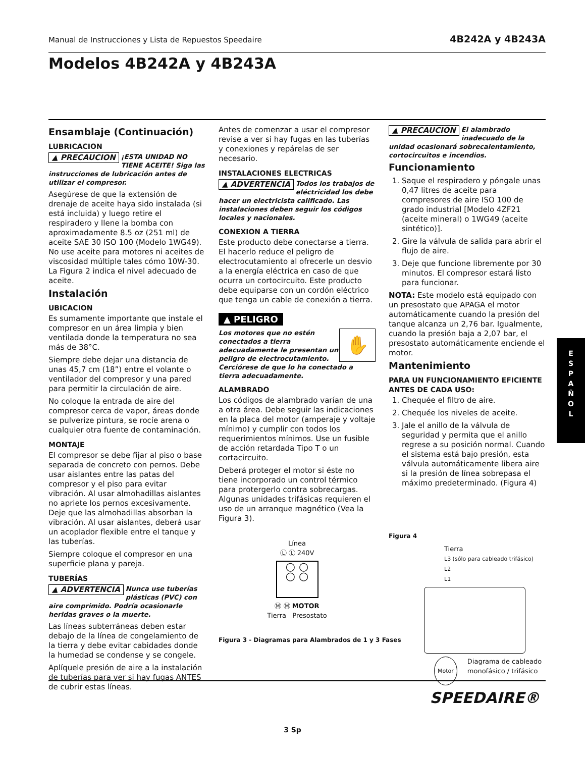Manual de Instrucciones y Lista de Repuestos Speedaire 4B242A y 4B243A
Modelos 4B242A y 4B243A
Ensamblaje (Continuación)
LUBRICACION
▲ PRECAUCION ¡ESTA UNIDAD NO TIENE ACEITE! Siga las instrucciones de lubricación antes de utilizar el compresor.
Asegúrese de que la extensión de drenaje de aceite haya sido instalada (si está incluida) y luego retire el respiradero y llene la bomba con aproximadamente 8.5 oz (251 ml) de aceite SAE 30 ISO 100 (Modelo 1WG49). No use aceite para motores ni aceites de viscosidad múltiple tales cómo 10W-30. La Figura 2 indica el nivel adecuado de aceite.
Instalación
UBICACION
Es sumamente importante que instale el compresor en un área limpia y bien ventilada donde la temperatura no sea más de 38°C.
Siempre debe dejar una distancia de unas 45,7 cm (18”) entre el volante o ventilador del compresor y una pared para permitir la circulación de aire.
No coloque la entrada de aire del compresor cerca de vapor, áreas donde se pulverize pintura, se rocíe arena o cualquier otra fuente de contaminación.
MONTAJE
El compresor se debe fijar al piso o base separada de concreto con pernos. Debe usar aislantes entre las patas del compresor y el piso para evitar vibración. Al usar almohadillas aislantes no apriete los pernos excesivamente. Deje que las almohadillas absorban la vibración. Al usar aislantes, deberá usar un acoplador flexible entre el tanque y las tuberías.
Siempre coloque el compresor en una superficie plana y pareja.
TUBERÍAS
▲ ADVERTENCIA Nunca use tuberías plásticas (PVC) con aire comprimido. Podría ocasionarle heridas graves o la muerte.
Las líneas subterráneas deben estar debajo de la línea de congelamiento de la tierra y debe evitar cabidades donde la humedad se condense y se congele.
Aplíquele presión de aire a la instalación de tuberías para ver si hay fugas ANTES de cubrir estas líneas.
Antes de comenzar a usar el compresor revise a ver si hay fugas en las tuberías y conexiones y repárelas de ser necesario.
INSTALACIONES ELECTRICAS
▲ ADVERTENCIA Todos los trabajos de eléctricidad los debe hacer un electricista calificado. Las instalaciones deben seguir los códigos locales y nacionales.
CONEXION A TIERRA
Este producto debe conectarse a tierra. El hacerlo reduce el peligro de electrocutamiento al ofrecerle un desvio a la energía eléctrica en caso de que ocurra un cortocircuito. Este producto debe equiparse con un cordón eléctrico que tenga un cable de conexión a tierra.
▲ PELIGRO
✋ Los motores que no estén conectados a tierra adecuadamente le presentan un peligro de electrocutamiento. Cerciórese de que lo ha conectado a tierra adecuadamente.
ALAMBRADO
Los códigos de alambrado varían de una a otra área. Debe seguir las indicaciones en la placa del motor (amperaje y voltaje mínimo) y cumplir con todos los requerimientos mínimos. Use un fusible de acción retardada Tipo T o un cortacircuito.
Deberá proteger el motor si éste no tiene incorporado un control térmico para protergerlo contra sobrecargas. Algunas unidades trifásicas requieren el uso de un arranque magnético (Vea la Figura 3).
Línea
Ⓛ Ⓛ 240V
○ ○
○ ○
Ⓜ Ⓜ MOTOR
Tierra Presostato
Figura 3 - Diagramas para Alambrados de 1 y 3 Fases
▲ PRECAUCION El alambrado inadecuado de la unidad ocasionará sobrecalentamiento, cortocircuitos e incendios.
Funcionamiento
1. Saque el respiradero y póngale unas 0,47 litres de aceite para compresores de aire ISO 100 de grado industrial [Modelo 4ZF21 (aceite mineral) o 1WG49 (aceite sintético)].
2. Gire la válvula de salida para abrir el flujo de aire.
3. Deje que funcione libremente por 30 minutos. El compresor estará listo para funcionar.
NOTA: Este modelo está equipado con un presostato que APAGA el motor automáticamente cuando la presión del tanque alcanza un 2,76 bar. Igualmente, cuando la presión baja a 2,07 bar, el presostato automáticamente enciende el motor.
Mantenimiento
PARA UN FUNCIONAMIENTO EFICIENTE ANTES DE CADA USO:
1. Chequée el filtro de aire.
2. Chequée los niveles de aceite.
3. Jale el anillo de la válvula de seguridad y permita que el anillo regrese a su posición normal. Cuando el sistema está bajo presión, esta válvula automáticamente libera aire si la presión de línea sobrepasa el máximo predeterminado. (Figura 4)
Figura 4
Tierra
L3 (sólo para cableado trifásico)
L2
L1
Motor Diagrama de cableado monofásico / trifásico
E
S
P
A
Ñ
O
L
SPEEDAIRE®
3 Sp